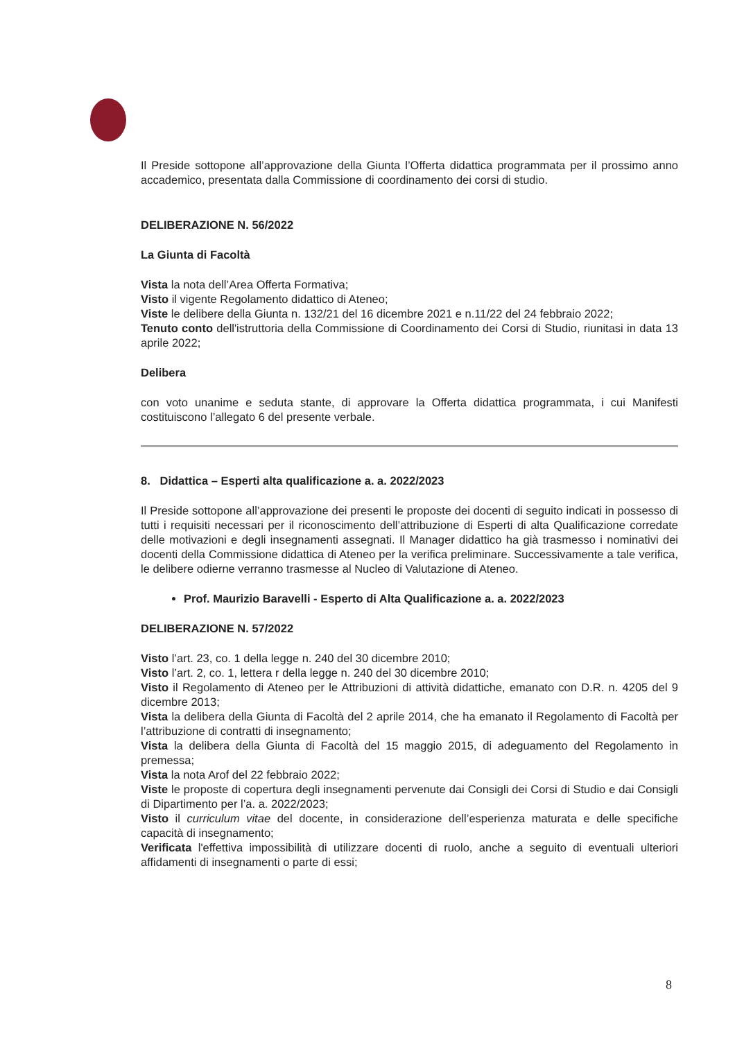Il Preside sottopone all’approvazione della Giunta l’Offerta didattica programmata per il prossimo anno accademico, presentata dalla Commissione di coordinamento dei corsi di studio.
DELIBERAZIONE N. 56/2022
La Giunta di Facoltà
Vista la nota dell’Area Offerta Formativa;
Visto il vigente Regolamento didattico di Ateneo;
Viste le delibere della Giunta n. 132/21 del 16 dicembre 2021 e n.11/22 del 24 febbraio 2022;
Tenuto conto dell'istruttoria della Commissione di Coordinamento dei Corsi di Studio, riunitasi in data 13 aprile 2022;
Delibera
con voto unanime e seduta stante, di approvare la Offerta didattica programmata, i cui Manifesti costituiscono l’allegato 6 del presente verbale.
8. Didattica – Esperti alta qualificazione a. a. 2022/2023
Il Preside sottopone all’approvazione dei presenti le proposte dei docenti di seguito indicati in possesso di tutti i requisiti necessari per il riconoscimento dell’attribuzione di Esperti di alta Qualificazione corredate delle motivazioni e degli insegnamenti assegnati. Il Manager didattico ha già trasmesso i nominativi dei docenti della Commissione didattica di Ateneo per la verifica preliminare. Successivamente a tale verifica, le delibere odierne verranno trasmesse al Nucleo di Valutazione di Ateneo.
Prof. Maurizio Baravelli - Esperto di Alta Qualificazione a. a. 2022/2023
DELIBERAZIONE N. 57/2022
Visto l’art. 23, co. 1 della legge n. 240 del 30 dicembre 2010;
Visto l’art. 2, co. 1, lettera r della legge n. 240 del 30 dicembre 2010;
Visto il Regolamento di Ateneo per le Attribuzioni di attività didattiche, emanato con D.R. n. 4205 del 9 dicembre 2013;
Vista la delibera della Giunta di Facoltà del 2 aprile 2014, che ha emanato il Regolamento di Facoltà per l’attribuzione di contratti di insegnamento;
Vista la delibera della Giunta di Facoltà del 15 maggio 2015, di adeguamento del Regolamento in premessa;
Vista la nota Arof del 22 febbraio 2022;
Viste le proposte di copertura degli insegnamenti pervenute dai Consigli dei Corsi di Studio e dai Consigli di Dipartimento per l’a. a. 2022/2023;
Visto il curriculum vitae del docente, in considerazione dell’esperienza maturata e delle specifiche capacità di insegnamento;
Verificata l'effettiva impossibilità di utilizzare docenti di ruolo, anche a seguito di eventuali ulteriori affidamenti di insegnamenti o parte di essi;
8